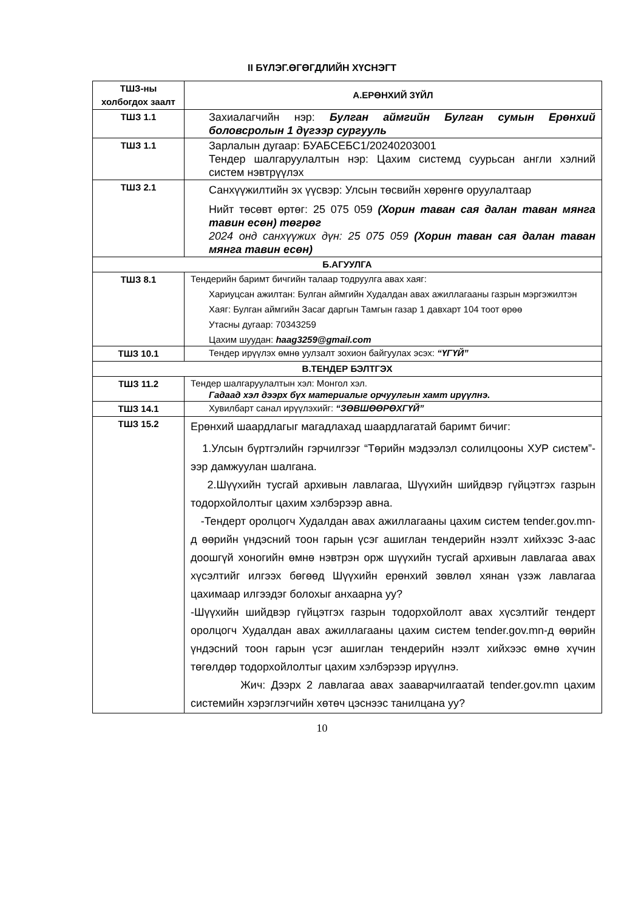II БҮЛЭГ.ӨГӨГДЛИЙН ХҮСНЭГТ
| ТШЗ-ны холбогдох заалт | А.ЕРӨНХИЙ ЗҮЙЛ |
| ТШЗ 1.1 | Захиалагчийн нэр: Булган аймгийн Булган сумын Ерөнхий боловсролын 1 дүгээр сургууль |
| ТШЗ 1.1 | Зарлалын дугаар: БУАБСЕБС1/20240203001 Тендер шалгаруулалтын нэр: Цахим системд суурьсан англи хэлний систем нэвтрүүлэх |
| ТШЗ 2.1 | Санхүүжилтийн эх үүсвэр: Улсын төсвийн хөрөнгө оруулалтаар Нийт төсөвт өртөг: 25 075 059 (Хорин таван сая далан таван мянга тавин есөн) төгрөг 2024 онд санхүүжих дүн: 25 075 059 (Хорин таван сая далан таван мянга тавин есөн) |
| Б.АГУУЛГА | |
| ТШЗ 8.1 | Тендерийн баримт бичгийн талаар тодруулга авах хаяг: Хариуцсан ажилтан: Булган аймгийн Худалдан авах ажиллагааны газрын мэргэжилтэн Хаяг: Булган аймгийн Засаг даргын Тамгын газар 1 давхарт 104 тоот өрөө Утасны дугаар: 70343259 Цахим шуудан: haag3259@gmail.com |
| ТШЗ 10.1 | Тендер ирүүлэх өмнө уулзалт зохион байгуулах эсэх: “ҮГҮЙ” |
| В.ТЕНДЕР БЭЛТГЭХ | |
| ТШЗ 11.2 | Тендер шалгаруулалтын хэл: Монгол хэл. Гадаад хэл дээрх бүх материалыг орчуулгын хамт ирүүлнэ. |
| ТШЗ 14.1 | Хувилбарт санал ирүүлэхийг: “ЗӨВШӨӨРӨХГҮЙ” |
| ТШЗ 15.2 | Ерөнхий шаардлагыг магадлахад шаардлагатай баримт бичиг: 1.Улсын бүртгэлийн гэрчилгээг “Төрийн мэдээлэл солилцооны ХУР систем”-ээр дамжуулан шалгана. 2.Шүүхийн тусгай архивын лавлагаа, Шүүхийн шийдвэр гүйцэтгэх газрын тодорхойлолтыг цахим хэлбэрээр авна. -Тендерт оролцогч Худалдан авах ажиллагааны цахим систем tender.gov.mn-д өөрийн үндэсний тоон гарын үсэг ашиглан тендерийн нээлт хийхээс 3-аас доошгүй хоногийн өмнө нэвтрэн орж шүүхийн тусгай архивын лавлагаа авах хүсэлтийг илгээх бөгөөд Шүүхийн ерөнхий зөвлөл хянан үзэж лавлагаа цахимаар илгээдэг болохыг анхаарна уу? -Шүүхийн шийдвэр гүйцэтгэх газрын тодорхойлолт авах хүсэлтийг тендерт оролцогч Худалдан авах ажиллагааны цахим систем tender.gov.mn-д өөрийн үндэсний тоон гарын үсэг ашиглан тендерийн нээлт хийхээс өмнө хүчин төгөлдөр тодорхойлолтыг цахим хэлбэрээр ирүүлнэ. Жич: Дээрх 2 лавлагаа авах зааварчилгаатай tender.gov.mn цахим системийн хэрэглэгчийн хөтөч цэснээс танилцана уу? |
10